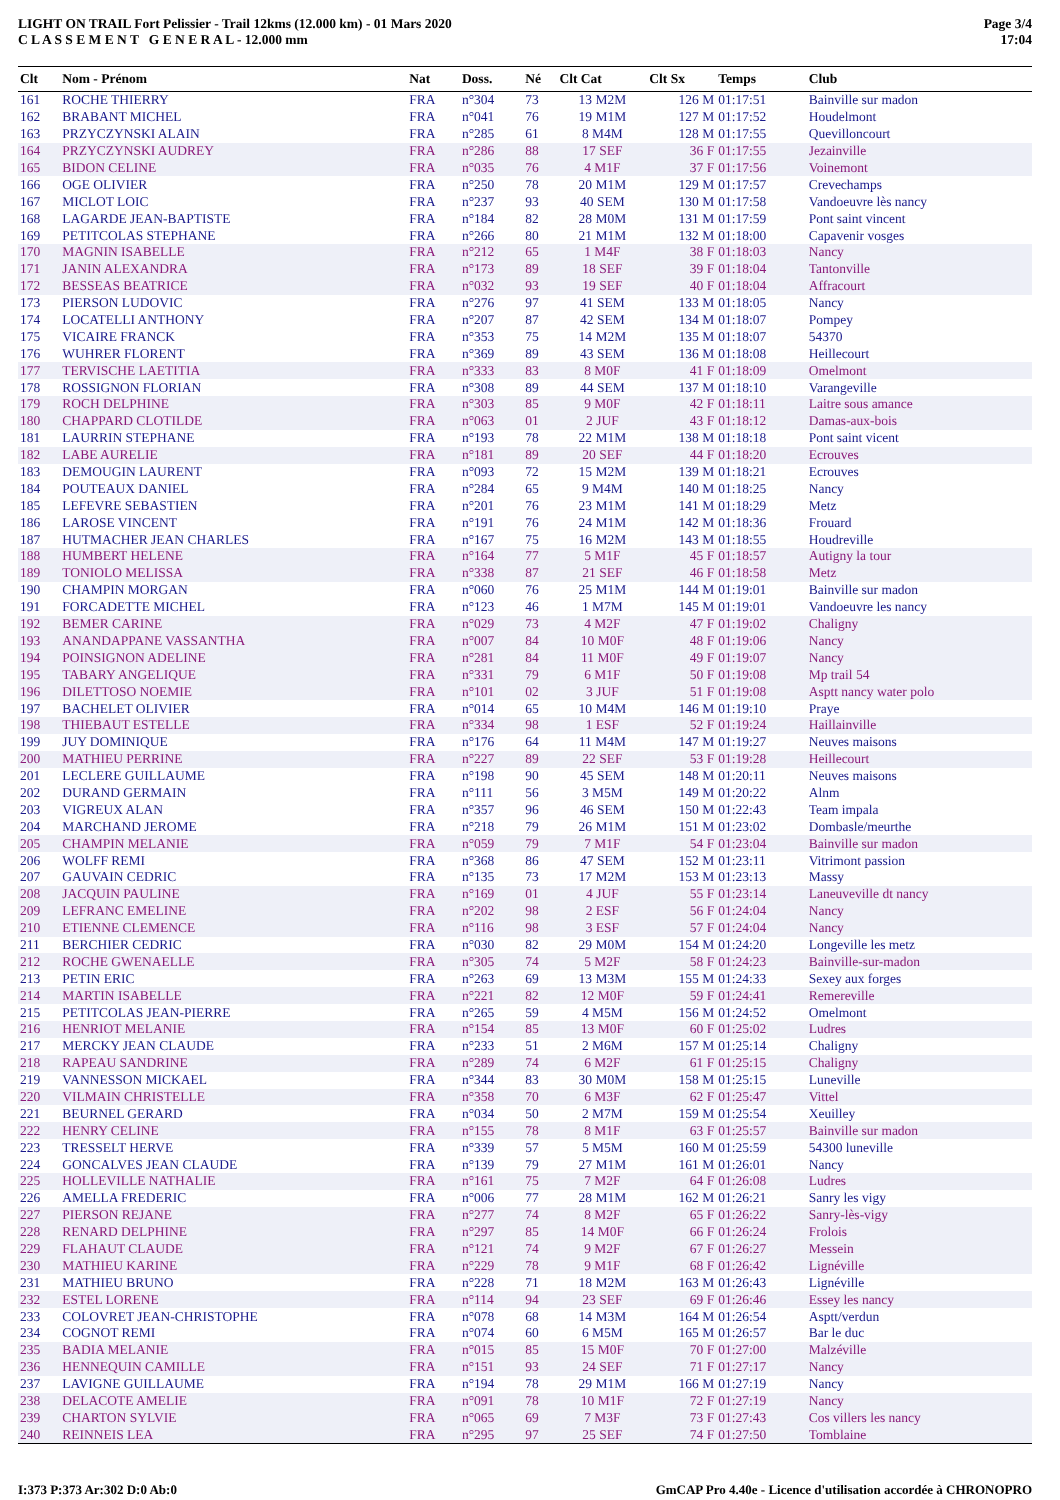LIGHT ON TRAIL Fort Pelissier - Trail 12kms (12.000 km) - 01 Mars 2020
C L A S S E M E N T G E N E R A L - 12.000 mm
Page 3/4
17:04
| Clt | Nom - Prénom | Nat | Doss. | Né | Clt Cat | Clt Sx | Temps | Club |
| --- | --- | --- | --- | --- | --- | --- | --- | --- |
| 161 | ROCHE THIERRY | FRA | n°304 | 73 | 13 M2M | 126 M | 01:17:51 | Bainville sur madon |
| 162 | BRABANT MICHEL | FRA | n°041 | 76 | 19 M1M | 127 M | 01:17:52 | Houdelmont |
| 163 | PRZYCZYNSKI ALAIN | FRA | n°285 | 61 | 8 M4M | 128 M | 01:17:55 | Quevilloncourt |
| 164 | PRZYCZYNSKI AUDREY | FRA | n°286 | 88 | 17 SEF | 36 F | 01:17:55 | Jezainville |
| 165 | BIDON CELINE | FRA | n°035 | 76 | 4 M1F | 37 F | 01:17:56 | Voinemont |
| 166 | OGE OLIVIER | FRA | n°250 | 78 | 20 M1M | 129 M | 01:17:57 | Crevechamps |
| 167 | MICLOT LOIC | FRA | n°237 | 93 | 40 SEM | 130 M | 01:17:58 | Vandoeuvre lès nancy |
| 168 | LAGARDE JEAN-BAPTISTE | FRA | n°184 | 82 | 28 M0M | 131 M | 01:17:59 | Pont saint vincent |
| 169 | PETITCOLAS STEPHANE | FRA | n°266 | 80 | 21 M1M | 132 M | 01:18:00 | Capavenir vosges |
| 170 | MAGNIN ISABELLE | FRA | n°212 | 65 | 1 M4F | 38 F | 01:18:03 | Nancy |
| 171 | JANIN ALEXANDRA | FRA | n°173 | 89 | 18 SEF | 39 F | 01:18:04 | Tantonville |
| 172 | BESSEAS BEATRICE | FRA | n°032 | 93 | 19 SEF | 40 F | 01:18:04 | Affracourt |
| 173 | PIERSON LUDOVIC | FRA | n°276 | 97 | 41 SEM | 133 M | 01:18:05 | Nancy |
| 174 | LOCATELLI ANTHONY | FRA | n°207 | 87 | 42 SEM | 134 M | 01:18:07 | Pompey |
| 175 | VICAIRE FRANCK | FRA | n°353 | 75 | 14 M2M | 135 M | 01:18:07 | 54370 |
| 176 | WUHRER FLORENT | FRA | n°369 | 89 | 43 SEM | 136 M | 01:18:08 | Heillecourt |
| 177 | TERVISCHE LAETITIA | FRA | n°333 | 83 | 8 M0F | 41 F | 01:18:09 | Omelmont |
| 178 | ROSSIGNON FLORIAN | FRA | n°308 | 89 | 44 SEM | 137 M | 01:18:10 | Varangeville |
| 179 | ROCH DELPHINE | FRA | n°303 | 85 | 9 M0F | 42 F | 01:18:11 | Laitre sous amance |
| 180 | CHAPPARD CLOTILDE | FRA | n°063 | 01 | 2 JUF | 43 F | 01:18:12 | Damas-aux-bois |
| 181 | LAURRIN STEPHANE | FRA | n°193 | 78 | 22 M1M | 138 M | 01:18:18 | Pont saint vicent |
| 182 | LABE AURELIE | FRA | n°181 | 89 | 20 SEF | 44 F | 01:18:20 | Ecrouves |
| 183 | DEMOUGIN LAURENT | FRA | n°093 | 72 | 15 M2M | 139 M | 01:18:21 | Ecrouves |
| 184 | POUTEAUX DANIEL | FRA | n°284 | 65 | 9 M4M | 140 M | 01:18:25 | Nancy |
| 185 | LEFEVRE SEBASTIEN | FRA | n°201 | 76 | 23 M1M | 141 M | 01:18:29 | Metz |
| 186 | LAROSE VINCENT | FRA | n°191 | 76 | 24 M1M | 142 M | 01:18:36 | Frouard |
| 187 | HUTMACHER JEAN CHARLES | FRA | n°167 | 75 | 16 M2M | 143 M | 01:18:55 | Houdreville |
| 188 | HUMBERT HELENE | FRA | n°164 | 77 | 5 M1F | 45 F | 01:18:57 | Autigny la tour |
| 189 | TONIOLO MELISSA | FRA | n°338 | 87 | 21 SEF | 46 F | 01:18:58 | Metz |
| 190 | CHAMPIN MORGAN | FRA | n°060 | 76 | 25 M1M | 144 M | 01:19:01 | Bainville sur madon |
| 191 | FORCADETTE MICHEL | FRA | n°123 | 46 | 1 M7M | 145 M | 01:19:01 | Vandoeuvre les nancy |
| 192 | BEMER CARINE | FRA | n°029 | 73 | 4 M2F | 47 F | 01:19:02 | Chaligny |
| 193 | ANANDAPPANE VASSANTHA | FRA | n°007 | 84 | 10 M0F | 48 F | 01:19:06 | Nancy |
| 194 | POINSIGNON ADELINE | FRA | n°281 | 84 | 11 M0F | 49 F | 01:19:07 | Nancy |
| 195 | TABARY ANGELIQUE | FRA | n°331 | 79 | 6 M1F | 50 F | 01:19:08 | Mp trail 54 |
| 196 | DILETTOSO NOEMIE | FRA | n°101 | 02 | 3 JUF | 51 F | 01:19:08 | Asptt nancy water polo |
| 197 | BACHELET OLIVIER | FRA | n°014 | 65 | 10 M4M | 146 M | 01:19:10 | Praye |
| 198 | THIEBAUT ESTELLE | FRA | n°334 | 98 | 1 ESF | 52 F | 01:19:24 | Haillainville |
| 199 | JUY DOMINIQUE | FRA | n°176 | 64 | 11 M4M | 147 M | 01:19:27 | Neuves maisons |
| 200 | MATHIEU PERRINE | FRA | n°227 | 89 | 22 SEF | 53 F | 01:19:28 | Heillecourt |
| 201 | LECLERE GUILLAUME | FRA | n°198 | 90 | 45 SEM | 148 M | 01:20:11 | Neuves maisons |
| 202 | DURAND GERMAIN | FRA | n°111 | 56 | 3 M5M | 149 M | 01:20:22 | Alnm |
| 203 | VIGREUX ALAN | FRA | n°357 | 96 | 46 SEM | 150 M | 01:22:43 | Team impala |
| 204 | MARCHAND JEROME | FRA | n°218 | 79 | 26 M1M | 151 M | 01:23:02 | Dombasle/meurthe |
| 205 | CHAMPIN MELANIE | FRA | n°059 | 79 | 7 M1F | 54 F | 01:23:04 | Bainville sur madon |
| 206 | WOLFF REMI | FRA | n°368 | 86 | 47 SEM | 152 M | 01:23:11 | Vitrimont passion |
| 207 | GAUVAIN CEDRIC | FRA | n°135 | 73 | 17 M2M | 153 M | 01:23:13 | Massy |
| 208 | JACQUIN PAULINE | FRA | n°169 | 01 | 4 JUF | 55 F | 01:23:14 | Laneuveville dt nancy |
| 209 | LEFRANC EMELINE | FRA | n°202 | 98 | 2 ESF | 56 F | 01:24:04 | Nancy |
| 210 | ETIENNE CLEMENCE | FRA | n°116 | 98 | 3 ESF | 57 F | 01:24:04 | Nancy |
| 211 | BERCHIER CEDRIC | FRA | n°030 | 82 | 29 M0M | 154 M | 01:24:20 | Longeville les metz |
| 212 | ROCHE GWENAELLE | FRA | n°305 | 74 | 5 M2F | 58 F | 01:24:23 | Bainville-sur-madon |
| 213 | PETIN ERIC | FRA | n°263 | 69 | 13 M3M | 155 M | 01:24:33 | Sexey aux forges |
| 214 | MARTIN ISABELLE | FRA | n°221 | 82 | 12 M0F | 59 F | 01:24:41 | Remereville |
| 215 | PETITCOLAS JEAN-PIERRE | FRA | n°265 | 59 | 4 M5M | 156 M | 01:24:52 | Omelmont |
| 216 | HENRIOT MELANIE | FRA | n°154 | 85 | 13 M0F | 60 F | 01:25:02 | Ludres |
| 217 | MERCKY JEAN CLAUDE | FRA | n°233 | 51 | 2 M6M | 157 M | 01:25:14 | Chaligny |
| 218 | RAPEAU SANDRINE | FRA | n°289 | 74 | 6 M2F | 61 F | 01:25:15 | Chaligny |
| 219 | VANNESSON MICKAEL | FRA | n°344 | 83 | 30 M0M | 158 M | 01:25:15 | Luneville |
| 220 | VILMAIN CHRISTELLE | FRA | n°358 | 70 | 6 M3F | 62 F | 01:25:47 | Vittel |
| 221 | BEURNEL GERARD | FRA | n°034 | 50 | 2 M7M | 159 M | 01:25:54 | Xeuilley |
| 222 | HENRY CELINE | FRA | n°155 | 78 | 8 M1F | 63 F | 01:25:57 | Bainville sur madon |
| 223 | TRESSELT HERVE | FRA | n°339 | 57 | 5 M5M | 160 M | 01:25:59 | 54300 luneville |
| 224 | GONCALVES JEAN CLAUDE | FRA | n°139 | 79 | 27 M1M | 161 M | 01:26:01 | Nancy |
| 225 | HOLLEVILLE NATHALIE | FRA | n°161 | 75 | 7 M2F | 64 F | 01:26:08 | Ludres |
| 226 | AMELLA FREDERIC | FRA | n°006 | 77 | 28 M1M | 162 M | 01:26:21 | Sanry les vigy |
| 227 | PIERSON REJANE | FRA | n°277 | 74 | 8 M2F | 65 F | 01:26:22 | Sanry-lès-vigy |
| 228 | RENARD DELPHINE | FRA | n°297 | 85 | 14 M0F | 66 F | 01:26:24 | Frolois |
| 229 | FLAHAUT CLAUDE | FRA | n°121 | 74 | 9 M2F | 67 F | 01:26:27 | Messein |
| 230 | MATHIEU KARINE | FRA | n°229 | 78 | 9 M1F | 68 F | 01:26:42 | Lignéville |
| 231 | MATHIEU BRUNO | FRA | n°228 | 71 | 18 M2M | 163 M | 01:26:43 | Lignéville |
| 232 | ESTEL LORENE | FRA | n°114 | 94 | 23 SEF | 69 F | 01:26:46 | Essey les nancy |
| 233 | COLOVRET JEAN-CHRISTOPHE | FRA | n°078 | 68 | 14 M3M | 164 M | 01:26:54 | Asptt/verdun |
| 234 | COGNOT REMI | FRA | n°074 | 60 | 6 M5M | 165 M | 01:26:57 | Bar le duc |
| 235 | BADIA MELANIE | FRA | n°015 | 85 | 15 M0F | 70 F | 01:27:00 | Malzéville |
| 236 | HENNEQUIN CAMILLE | FRA | n°151 | 93 | 24 SEF | 71 F | 01:27:17 | Nancy |
| 237 | LAVIGNE GUILLAUME | FRA | n°194 | 78 | 29 M1M | 166 M | 01:27:19 | Nancy |
| 238 | DELACOTE AMELIE | FRA | n°091 | 78 | 10 M1F | 72 F | 01:27:19 | Nancy |
| 239 | CHARTON SYLVIE | FRA | n°065 | 69 | 7 M3F | 73 F | 01:27:43 | Cos villers les nancy |
| 240 | REINNEIS LEA | FRA | n°295 | 97 | 25 SEF | 74 F | 01:27:50 | Tomblaine |
I:373 P:373 Ar:302 D:0 Ab:0 GmCAP Pro 4.40e - Licence d'utilisation accordée à CHRONOPRO